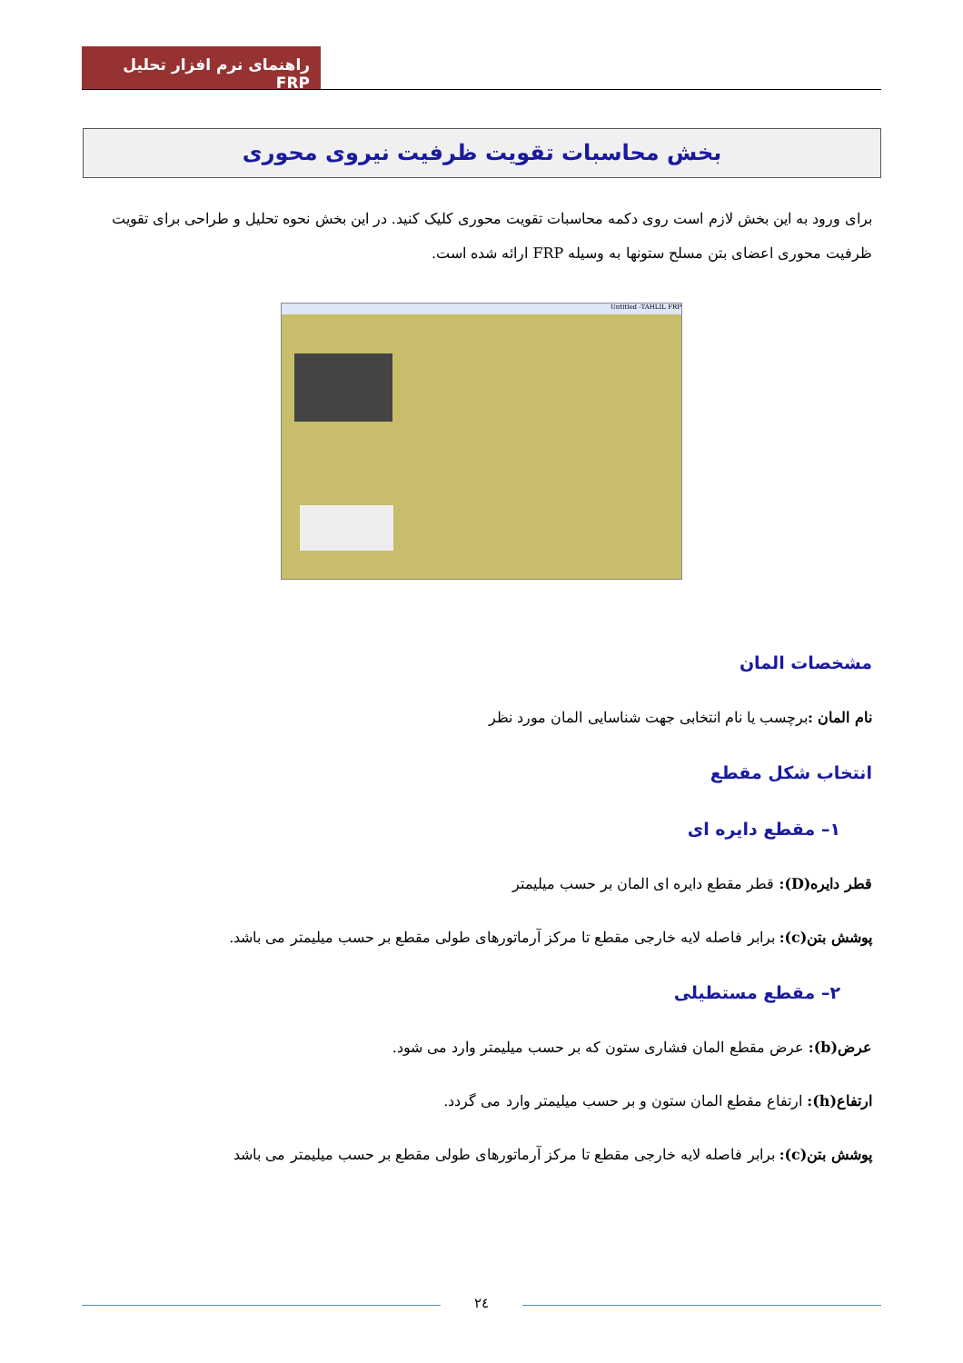راهنمای نرم افزار تحلیل FRP
بخش محاسبات تقویت ظرفیت نیروی محوری
برای ورود به این بخش لازم است روی دکمه محاسبات تقویت محوری کلیک کنید. در این بخش نحوه تحلیل و طراحی برای تقویت ظرفیت محوری اعضای بتن مسلح ستونها به وسیله FRP ارائه شده است.
Untitled -TAHLIL FRP
مشخصات المان
نام المان : برچسب یا نام انتخابی جهت شناسایی المان مورد نظر
انتخاب شکل مقطع
۱– مقطع دایره ای
قطر دایره(D): قطر مقطع دایره ای المان بر حسب میلیمتر
پوشش بتن(c): برابر فاصله لایه خارجی مقطع تا مرکز آرماتورهای طولی مقطع بر حسب میلیمتر می باشد.
۲– مقطع مستطیلی
عرض(b): عرض مقطع المان فشاری ستون که بر حسب میلیمتر وارد می شود.
ارتفاع(h): ارتفاع مقطع المان ستون و بر حسب میلیمتر وارد می گردد.
پوشش بتن(c): برابر فاصله لایه خارجی مقطع تا مرکز آرماتورهای طولی مقطع بر حسب میلیمتر می باشد
٢٤